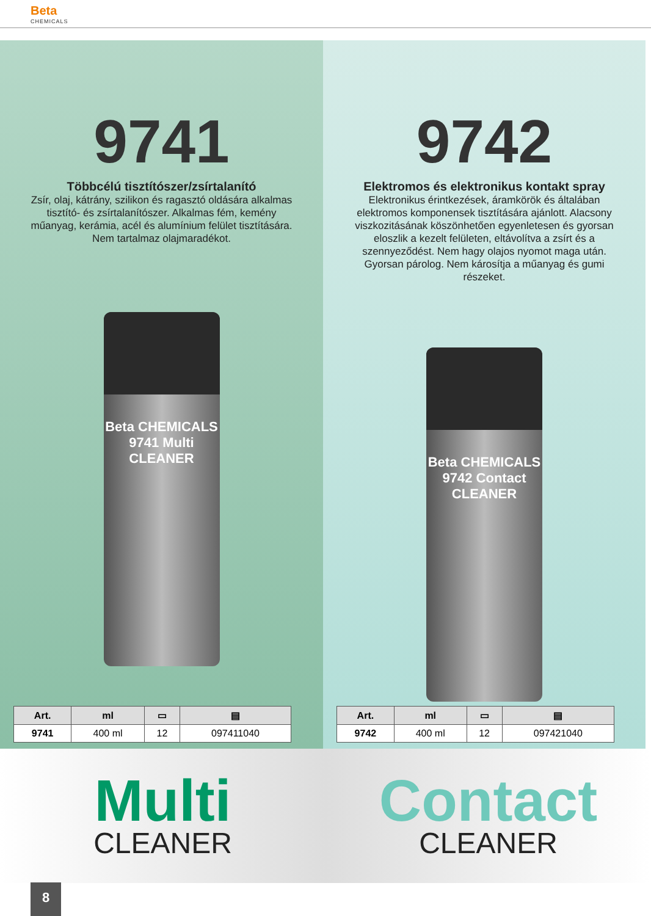Beta
CHEMICALS
9741
Többcélú tisztítószer/zsírtalanító
Zsír, olaj, kátrány, szilikon és ragasztó oldására alkalmas tisztító- és zsírtalanítószer. Alkalmas fém, kemény műanyag, kerámia, acél és alumínium felület tisztítására.
Nem tartalmaz olajmaradékot.
Beta CHEMICALS 9741 Multi CLEANER
| Art. | ml | ▭ | ▤ |
| --- | --- | --- | --- |
| 9741 | 400 ml | 12 | 097411040 |
9742
Elektromos és elektronikus kontakt spray
Elektronikus érintkezések, áramkörök és általában elektromos komponensek tisztítására ajánlott. Alacsony viszkozitásának köszönhetően egyenletesen és gyorsan eloszlik a kezelt felületen, eltávolítva a zsírt és a szennyeződést. Nem hagy olajos nyomot maga után. Gyorsan párolog. Nem károsítja a műanyag és gumi részeket.
Beta CHEMICALS 9742 Contact CLEANER
| Art. | ml | ▭ | ▤ |
| --- | --- | --- | --- |
| 9742 | 400 ml | 12 | 097421040 |
Multi
CLEANER
Contact
CLEANER
8